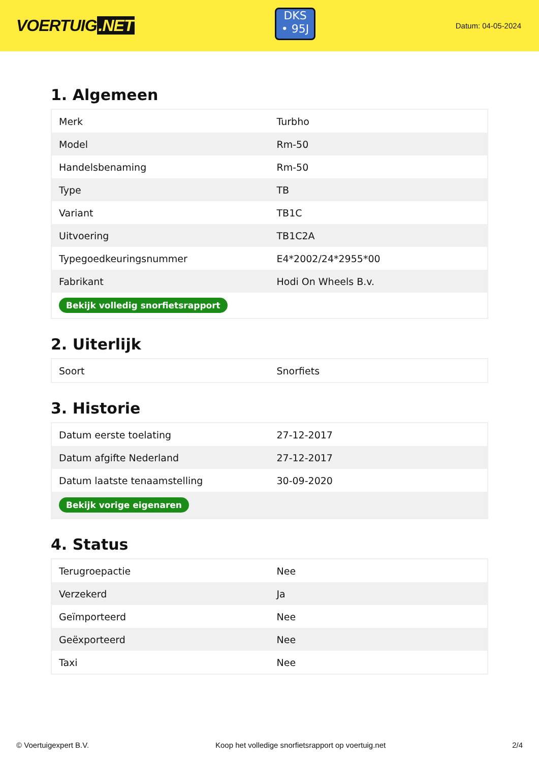VOERTUIG.NET
DKS
• 95J
Datum: 04-05-2024
1. Algemeen
| Merk | Turbho |
| Model | Rm-50 |
| Handelsbenaming | Rm-50 |
| Type | TB |
| Variant | TB1C |
| Uitvoering | TB1C2A |
| Typegoedkeuringsnummer | E4*2002/24*2955*00 |
| Fabrikant | Hodi On Wheels B.v. |
| Bekijk volledig snorfietsrapport | |
2. Uiterlijk
| Soort | Snorfiets |
3. Historie
| Datum eerste toelating | 27-12-2017 |
| Datum afgifte Nederland | 27-12-2017 |
| Datum laatste tenaamstelling | 30-09-2020 |
| Bekijk vorige eigenaren | |
4. Status
| Terugroepactie | Nee |
| Verzekerd | Ja |
| Geïmporteerd | Nee |
| Geëxporteerd | Nee |
| Taxi | Nee |
© Voertuigexpert B.V. Koop het volledige snorfietsrapport op voertuig.net 2/4